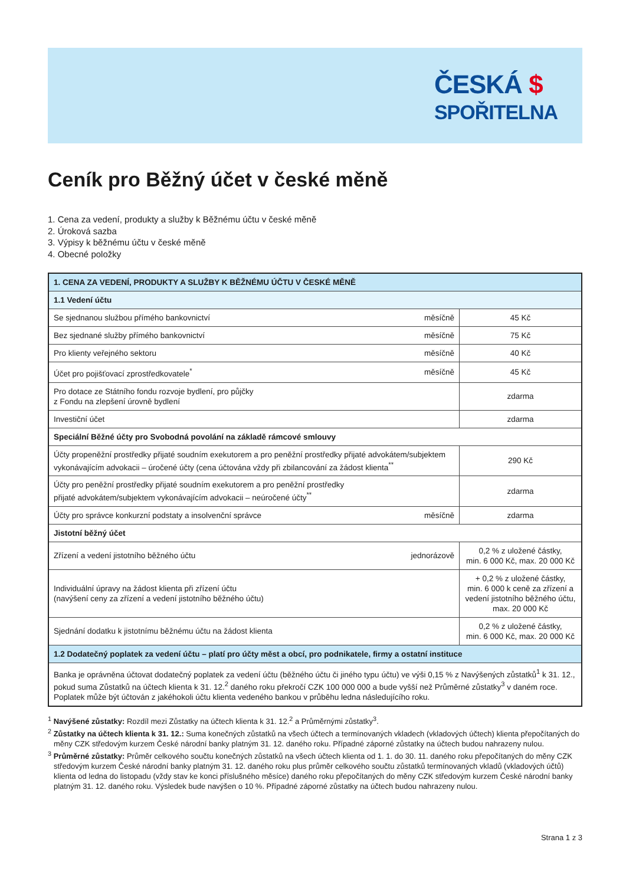ČESKÁ $
SPOŘITELNA
Ceník pro Běžný účet v české měně
1. Cena za vedení, produkty a služby k Běžnému účtu v české měně
2. Úroková sazba
3. Výpisy k běžnému účtu v české měně
4. Obecné položky
| 1. CENA ZA VEDENÍ, PRODUKTY A SLUŽBY K BĚŽNÉMU ÚČTU V ČESKÉ MĚNĚ | | |
| 1.1 Vedení účtu | | |
| Se sjednanou službou přímého bankovnictví | měsíčně | 45 Kč |
| Bez sjednané služby přímého bankovnictví | měsíčně | 75 Kč |
| Pro klienty veřejného sektoru | měsíčně | 40 Kč |
| Účet pro pojišťovací zprostředkovatele<sup>*</sup> | měsíčně | 45 Kč |
| Pro dotace ze Státního fondu rozvoje bydlení, pro půjčky z Fondu na zlepšení úrovně bydlení | | zdarma |
| Investiční účet | | zdarma |
| Speciální Běžné účty pro Svobodná povolání na základě rámcové smlouvy | | |
| Účty propeněžní prostředky přijaté soudním exekutorem a pro peněžní prostředky přijaté advokátem/subjektem vykonávajícím advokacii – úročené účty (cena účtována vždy při zbilancování za žádost klienta<sup>**</sup> | | 290 Kč |
| Účty pro peněžní prostředky přijaté soudním exekutorem a pro peněžní prostředky přijaté advokátem/subjektem vykonávajícím advokacii – neúročené účty<sup>**</sup> | | zdarma |
| Účty pro správce konkurzní podstaty a insolvenční správce | měsíčně | zdarma |
| Jistotní běžný účet | | |
| Zřízení a vedení jistotního běžného účtu | jednorázově | 0,2 % z uložené částky, min. 6 000 Kč, max. 20 000 Kč |
| Individuální úpravy na žádost klienta při zřízení účtu (navýšení ceny za zřízení a vedení jistotního běžného účtu) | | + 0,2 % z uložené částky, min. 6 000 k ceně za zřízení a vedení jistotního běžného účtu, max. 20 000 Kč |
| Sjednání dodatku k jistotnímu běžnému účtu na žádost klienta | | 0,2 % z uložené částky, min. 6 000 Kč, max. 20 000 Kč |
| 1.2 Dodatečný poplatek za vedení účtu – platí pro účty měst a obcí, pro podnikatele, firmy a ostatní instituce | | |
| Banka je oprávněna účtovat dodatečný poplatek za vedení účtu (běžného účtu či jiného typu účtu) ve výši 0,15 % z Navýšených zůstatků<sup>1</sup> k 31. 12., pokud suma Zůstatků na účtech klienta k 31. 12.<sup>2</sup> daného roku překročí CZK 100 000 000 a bude vyšší než Průměrné zůstatky<sup>3</sup> v daném roce. Poplatek může být účtován z jakéhokoli účtu klienta vedeného bankou v průběhu ledna následujícího roku. | | |
<sup>1</sup> Navýšené zůstatky: Rozdíl mezi Zůstatky na účtech klienta k 31. 12.<sup>2</sup> a Průměrnými zůstatky<sup>3</sup>.
<sup>2</sup> Zůstatky na účtech klienta k 31. 12.: Suma konečných zůstatků na všech účtech a termínovaných vkladech (vkladových účtech) klienta přepočítaných do měny CZK středovým kurzem České národní banky platným 31. 12. daného roku. Případné záporné zůstatky na účtech budou nahrazeny nulou.
<sup>3</sup> Průměrné zůstatky: Průměr celkového součtu konečných zůstatků na všech účtech klienta od 1. 1. do 30. 11. daného roku přepočítaných do měny CZK středovým kurzem České národní banky platným 31. 12. daného roku plus průměr celkového součtu zůstatků termínovaných vkladů (vkladových účtů) klienta od ledna do listopadu (vždy stav ke konci příslušného měsíce) daného roku přepočítaných do měny CZK středovým kurzem České národní banky platným 31. 12. daného roku. Výsledek bude navýšen o 10 %. Případné záporné zůstatky na účtech budou nahrazeny nulou.
Strana 1 z 3